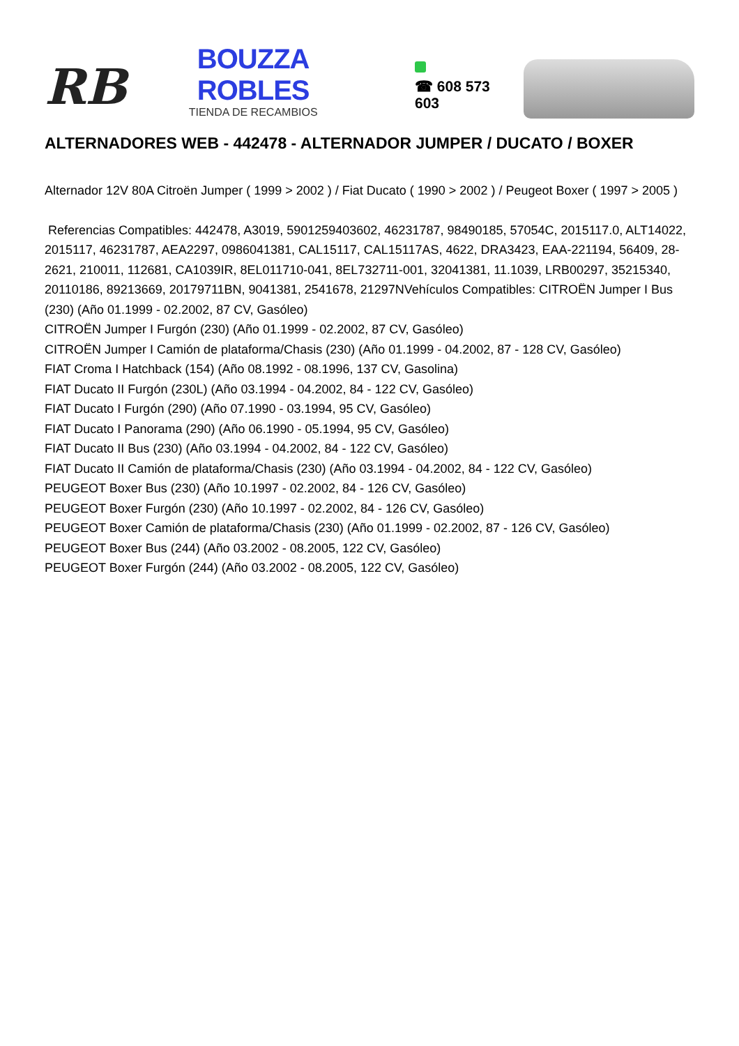RB
BOUZZA ROBLES
TIENDA DE RECAMBIOS
☎ 608 573 603
ALTERNADORES WEB - 442478 - ALTERNADOR JUMPER / DUCATO / BOXER
Alternador 12V 80A Citroën Jumper ( 1999 > 2002 ) / Fiat Ducato ( 1990 > 2002 ) / Peugeot Boxer ( 1997 > 2005 )
Referencias Compatibles: 442478, A3019, 5901259403602, 46231787, 98490185, 57054C, 2015117.0, ALT14022, 2015117, 46231787, AEA2297, 0986041381, CAL15117, CAL15117AS, 4622, DRA3423, EAA-221194, 56409, 28-2621, 210011, 112681, CA1039IR, 8EL011710-041, 8EL732711-001, 32041381, 11.1039, LRB00297, 35215340, 20110186, 89213669, 20179711BN, 9041381, 2541678, 21297NVehículos Compatibles: CITROËN Jumper I Bus (230) (Año 01.1999 - 02.2002, 87 CV, Gasóleo)
CITROËN Jumper I Furgón (230) (Año 01.1999 - 02.2002, 87 CV, Gasóleo)
CITROËN Jumper I Camión de plataforma/Chasis (230) (Año 01.1999 - 04.2002, 87 - 128 CV, Gasóleo)
FIAT Croma I Hatchback (154) (Año 08.1992 - 08.1996, 137 CV, Gasolina)
FIAT Ducato II Furgón (230L) (Año 03.1994 - 04.2002, 84 - 122 CV, Gasóleo)
FIAT Ducato I Furgón (290) (Año 07.1990 - 03.1994, 95 CV, Gasóleo)
FIAT Ducato I Panorama (290) (Año 06.1990 - 05.1994, 95 CV, Gasóleo)
FIAT Ducato II Bus (230) (Año 03.1994 - 04.2002, 84 - 122 CV, Gasóleo)
FIAT Ducato II Camión de plataforma/Chasis (230) (Año 03.1994 - 04.2002, 84 - 122 CV, Gasóleo)
PEUGEOT Boxer Bus (230) (Año 10.1997 - 02.2002, 84 - 126 CV, Gasóleo)
PEUGEOT Boxer Furgón (230) (Año 10.1997 - 02.2002, 84 - 126 CV, Gasóleo)
PEUGEOT Boxer Camión de plataforma/Chasis (230) (Año 01.1999 - 02.2002, 87 - 126 CV, Gasóleo)
PEUGEOT Boxer Bus (244) (Año 03.2002 - 08.2005, 122 CV, Gasóleo)
PEUGEOT Boxer Furgón (244) (Año 03.2002 - 08.2005, 122 CV, Gasóleo)